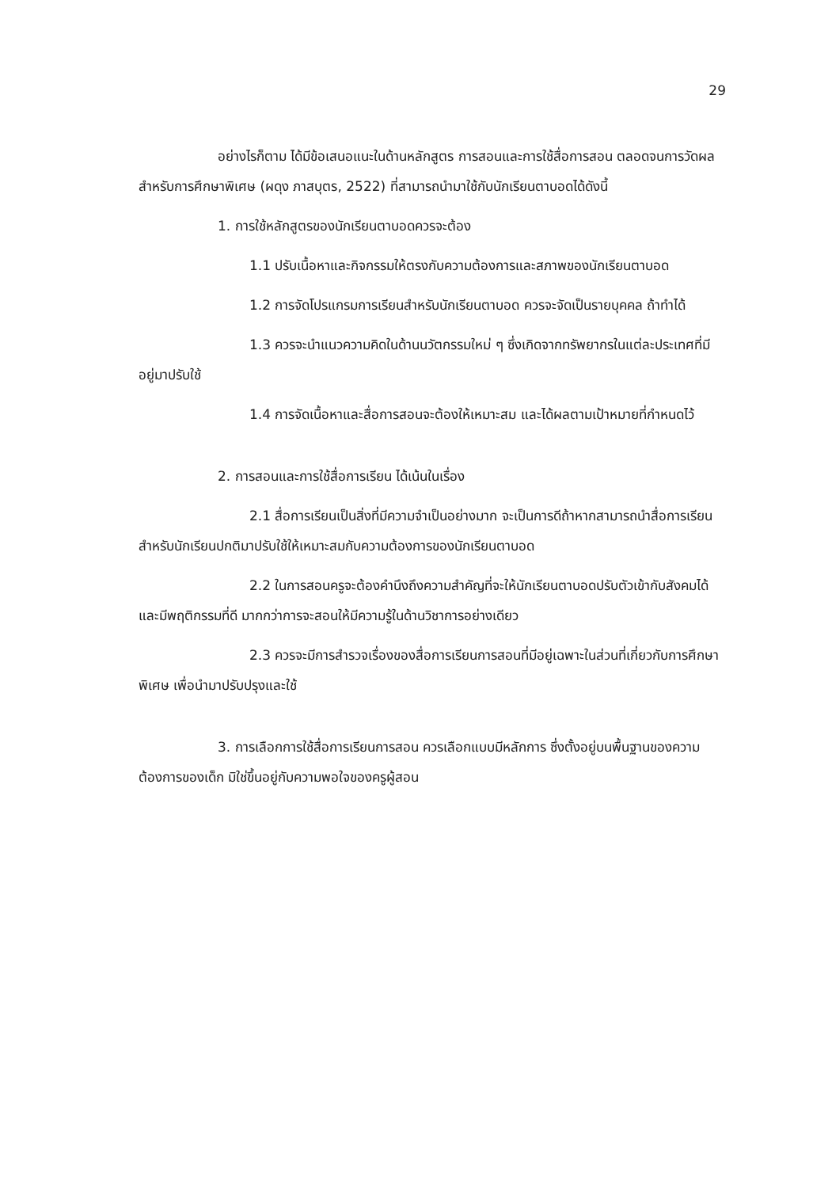29
อย่างไรก็ตาม ได้มีข้อเสนอแนะในด้านหลักสูตร การสอนและการใช้สื่อการสอน ตลอดจนการวัดผลสำหรับการศึกษาพิเศษ (ผดุง ภาสบุตร, 2522) ที่สามารถนำมาใช้กับนักเรียนตาบอดได้ดังนี้
1. การใช้หลักสูตรของนักเรียนตาบอดควรจะต้อง
1.1 ปรับเนื้อหาและกิจกรรมให้ตรงกับความต้องการและสภาพของนักเรียนตาบอด
1.2 การจัดโปรแกรมการเรียนสำหรับนักเรียนตาบอด ควรจะจัดเป็นรายบุคคล ถ้าทำได้
1.3 ควรจะนำแนวความคิดในด้านนวัตกรรมใหม่ ๆ ซึ่งเกิดจากทรัพยากรในแต่ละประเทศที่มีอยู่มาปรับใช้
1.4 การจัดเนื้อหาและสื่อการสอนจะต้องให้เหมาะสม และได้ผลตามเป้าหมายที่กำหนดไว้
2. การสอนและการใช้สื่อการเรียน ได้เน้นในเรื่อง
2.1 สื่อการเรียนเป็นสิ่งที่มีความจำเป็นอย่างมาก จะเป็นการดีถ้าหากสามารถนำสื่อการเรียนสำหรับนักเรียนปกติมาปรับใช้ให้เหมาะสมกับความต้องการของนักเรียนตาบอด
2.2 ในการสอนครูจะต้องคำนึงถึงความสำคัญที่จะให้นักเรียนตาบอดปรับตัวเข้ากับสังคมได้ และมีพฤติกรรมที่ดี มากกว่าการจะสอนให้มีความรู้ในด้านวิชาการอย่างเดียว
2.3 ควรจะมีการสำรวจเรื่องของสื่อการเรียนการสอนที่มีอยู่เฉพาะในส่วนที่เกี่ยวกับการศึกษาพิเศษ เพื่อนำมาปรับปรุงและใช้
3. การเลือกการใช้สื่อการเรียนการสอน ควรเลือกแบบมีหลักการ ซึ่งตั้งอยู่บนพื้นฐานของความต้องการของเด็ก มิใช่ขึ้นอยู่กับความพอใจของครูผู้สอน